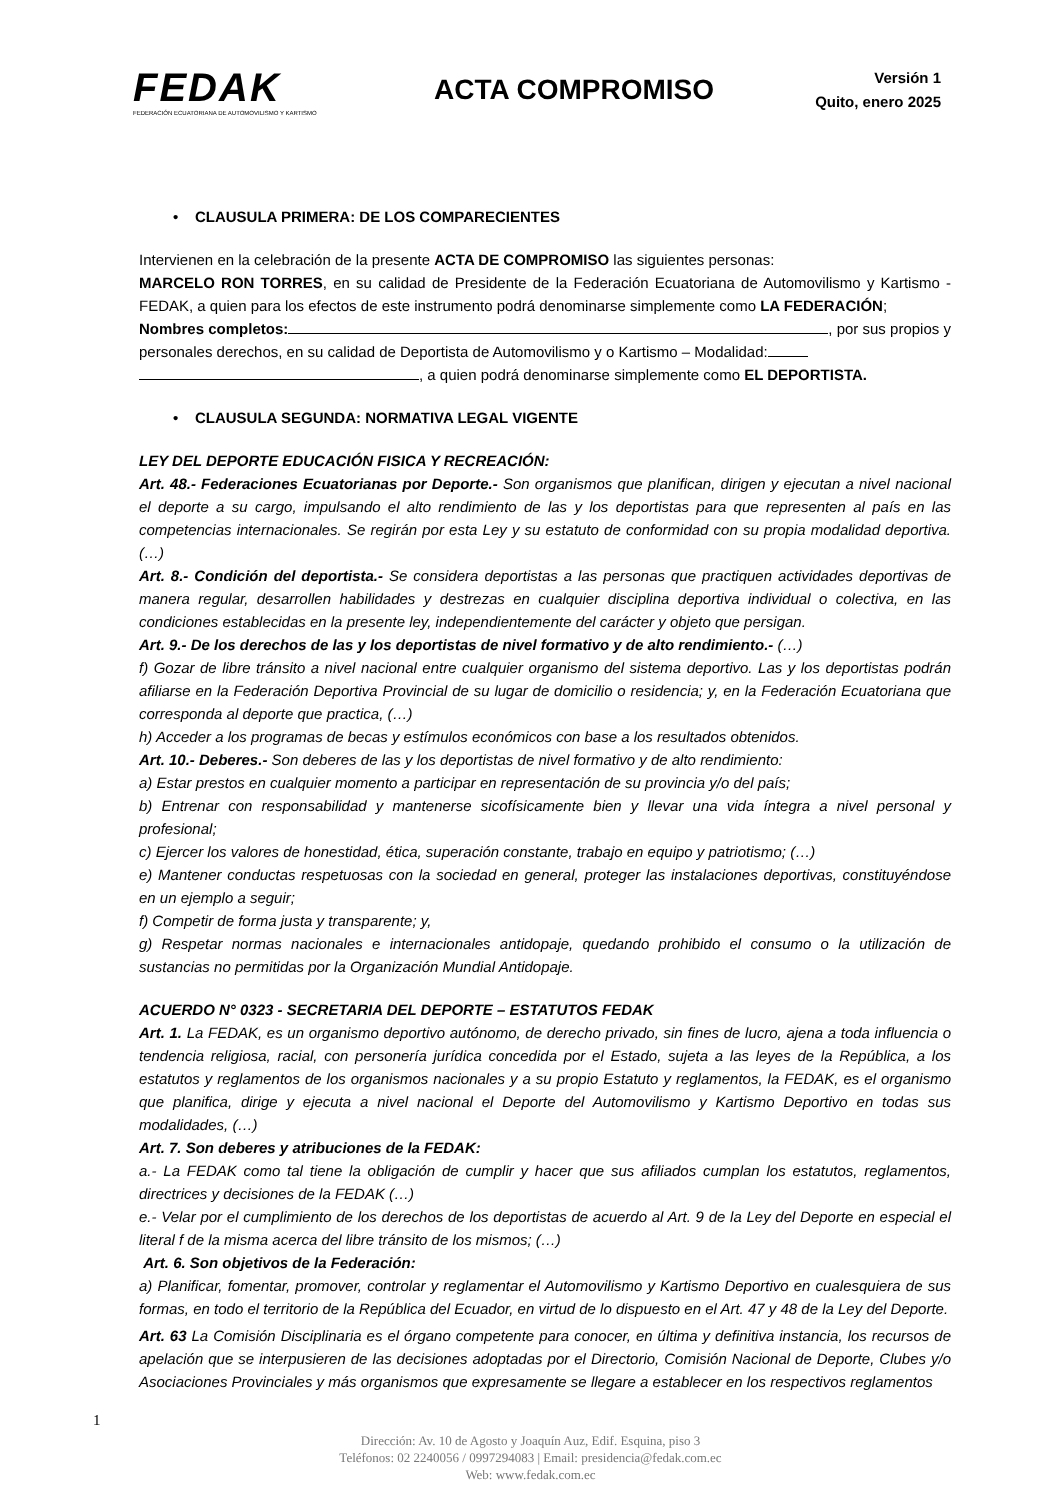FEDAK
FEDERACIÓN ECUATORIANA DE AUTOMOVILISMO Y KARTISMO
ACTA COMPROMISO
Versión 1
Quito, enero 2025
• CLAUSULA PRIMERA: DE LOS COMPARECIENTES
Intervienen en la celebración de la presente ACTA DE COMPROMISO las siguientes personas:
MARCELO RON TORRES, en su calidad de Presidente de la Federación Ecuatoriana de Automovilismo y Kartismo - FEDAK, a quien para los efectos de este instrumento podrá denominarse simplemente como LA FEDERACIÓN;
Nombres completos: , por sus propios y personales derechos, en su calidad de Deportista de Automovilismo y o Kartismo – Modalidad:
, a quien podrá denominarse simplemente como EL DEPORTISTA.
• CLAUSULA SEGUNDA: NORMATIVA LEGAL VIGENTE
LEY DEL DEPORTE EDUCACIÓN FISICA Y RECREACIÓN:
Art. 48.- Federaciones Ecuatorianas por Deporte.- Son organismos que planifican, dirigen y ejecutan a nivel nacional el deporte a su cargo, impulsando el alto rendimiento de las y los deportistas para que representen al país en las competencias internacionales. Se regirán por esta Ley y su estatuto de conformidad con su propia modalidad deportiva. (…)
Art. 8.- Condición del deportista.- Se considera deportistas a las personas que practiquen actividades deportivas de manera regular, desarrollen habilidades y destrezas en cualquier disciplina deportiva individual o colectiva, en las condiciones establecidas en la presente ley, independientemente del carácter y objeto que persigan.
Art. 9.- De los derechos de las y los deportistas de nivel formativo y de alto rendimiento.- (…)
f) Gozar de libre tránsito a nivel nacional entre cualquier organismo del sistema deportivo. Las y los deportistas podrán afiliarse en la Federación Deportiva Provincial de su lugar de domicilio o residencia; y, en la Federación Ecuatoriana que corresponda al deporte que practica, (…)
h) Acceder a los programas de becas y estímulos económicos con base a los resultados obtenidos.
Art. 10.- Deberes.- Son deberes de las y los deportistas de nivel formativo y de alto rendimiento:
a) Estar prestos en cualquier momento a participar en representación de su provincia y/o del país;
b) Entrenar con responsabilidad y mantenerse sicofísicamente bien y llevar una vida íntegra a nivel personal y profesional;
c) Ejercer los valores de honestidad, ética, superación constante, trabajo en equipo y patriotismo; (…)
e) Mantener conductas respetuosas con la sociedad en general, proteger las instalaciones deportivas, constituyéndose en un ejemplo a seguir;
f) Competir de forma justa y transparente; y,
g) Respetar normas nacionales e internacionales antidopaje, quedando prohibido el consumo o la utilización de sustancias no permitidas por la Organización Mundial Antidopaje.
ACUERDO N° 0323 - SECRETARIA DEL DEPORTE – ESTATUTOS FEDAK
Art. 1. La FEDAK, es un organismo deportivo autónomo, de derecho privado, sin fines de lucro, ajena a toda influencia o tendencia religiosa, racial, con personería jurídica concedida por el Estado, sujeta a las leyes de la República, a los estatutos y reglamentos de los organismos nacionales y a su propio Estatuto y reglamentos, la FEDAK, es el organismo que planifica, dirige y ejecuta a nivel nacional el Deporte del Automovilismo y Kartismo Deportivo en todas sus modalidades, (…)
Art. 7. Son deberes y atribuciones de la FEDAK:
a.- La FEDAK como tal tiene la obligación de cumplir y hacer que sus afiliados cumplan los estatutos, reglamentos, directrices y decisiones de la FEDAK (…)
e.- Velar por el cumplimiento de los derechos de los deportistas de acuerdo al Art. 9 de la Ley del Deporte en especial el literal f de la misma acerca del libre tránsito de los mismos; (…)
Art. 6. Son objetivos de la Federación:
a) Planificar, fomentar, promover, controlar y reglamentar el Automovilismo y Kartismo Deportivo en cualesquiera de sus formas, en todo el territorio de la República del Ecuador, en virtud de lo dispuesto en el Art. 47 y 48 de la Ley del Deporte.
Art. 63 La Comisión Disciplinaria es el órgano competente para conocer, en última y definitiva instancia, los recursos de apelación que se interpusieren de las decisiones adoptadas por el Directorio, Comisión Nacional de Deporte, Clubes y/o Asociaciones Provinciales y más organismos que expresamente se llegare a establecer en los respectivos reglamentos
1
Dirección: Av. 10 de Agosto y Joaquín Auz, Edif. Esquina, piso 3
Teléfonos: 02 2240056 / 0997294083 | Email: presidencia@fedak.com.ec
Web: www.fedak.com.ec